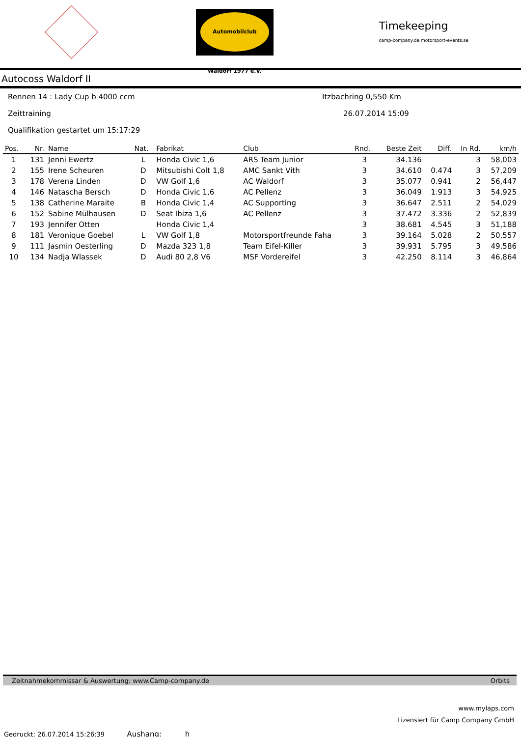Automobilclub Waldorf 1977 e.V.
Timekeeping
camp-company.de motorsport-events.se
Autocoss Waldorf II
Rennen 14 : Lady Cup b 4000 ccm Itzbachring 0,550 Km
Zeittraining 26.07.2014 15:09
Qualifikation gestartet um 15:17:29
| Pos. | Nr. | Name | Nat. | Fabrikat | Club | Rnd. | Beste Zeit | Diff. | In Rd. | km/h |
| --- | --- | --- | --- | --- | --- | --- | --- | --- | --- | --- |
| 1 | 131 | Jenni Ewertz | L | Honda Civic 1,6 | ARS Team Junior | 3 | 34.136 | | 3 | 58,003 |
| 2 | 155 | Irene Scheuren | D | Mitsubishi Colt 1,8 | AMC Sankt Vith | 3 | 34.610 | 0.474 | 3 | 57,209 |
| 3 | 178 | Verena Linden | D | VW Golf 1,6 | AC Waldorf | 3 | 35.077 | 0.941 | 2 | 56,447 |
| 4 | 146 | Natascha Bersch | D | Honda Civic 1,6 | AC Pellenz | 3 | 36.049 | 1.913 | 3 | 54,925 |
| 5 | 138 | Catherine Maraite | B | Honda Civic 1,4 | AC Supporting | 3 | 36.647 | 2.511 | 2 | 54,029 |
| 6 | 152 | Sabine Mülhausen | D | Seat Ibiza 1,6 | AC Pellenz | 3 | 37.472 | 3.336 | 2 | 52,839 |
| 7 | 193 | Jennifer Otten | | Honda Civic 1,4 | | 3 | 38.681 | 4.545 | 3 | 51,188 |
| 8 | 181 | Veronique Goebel | L | VW Golf 1,8 | Motorsportfreunde Faha | 3 | 39.164 | 5.028 | 2 | 50,557 |
| 9 | 111 | Jasmin Oesterling | D | Mazda 323 1,8 | Team Eifel-Killer | 3 | 39.931 | 5.795 | 3 | 49,586 |
| 10 | 134 | Nadja Wlassek | D | Audi 80 2,8 V6 | MSF Vordereifel | 3 | 42.250 | 8.114 | 3 | 46,864 |
Zeitnahmekommissar & Auswertung: www.Camp-company.de Orbits
www.mylaps.com
Lizensiert für Camp Company GmbH
Gedruckt: 26.07.2014 15:26:39 Aushang: h